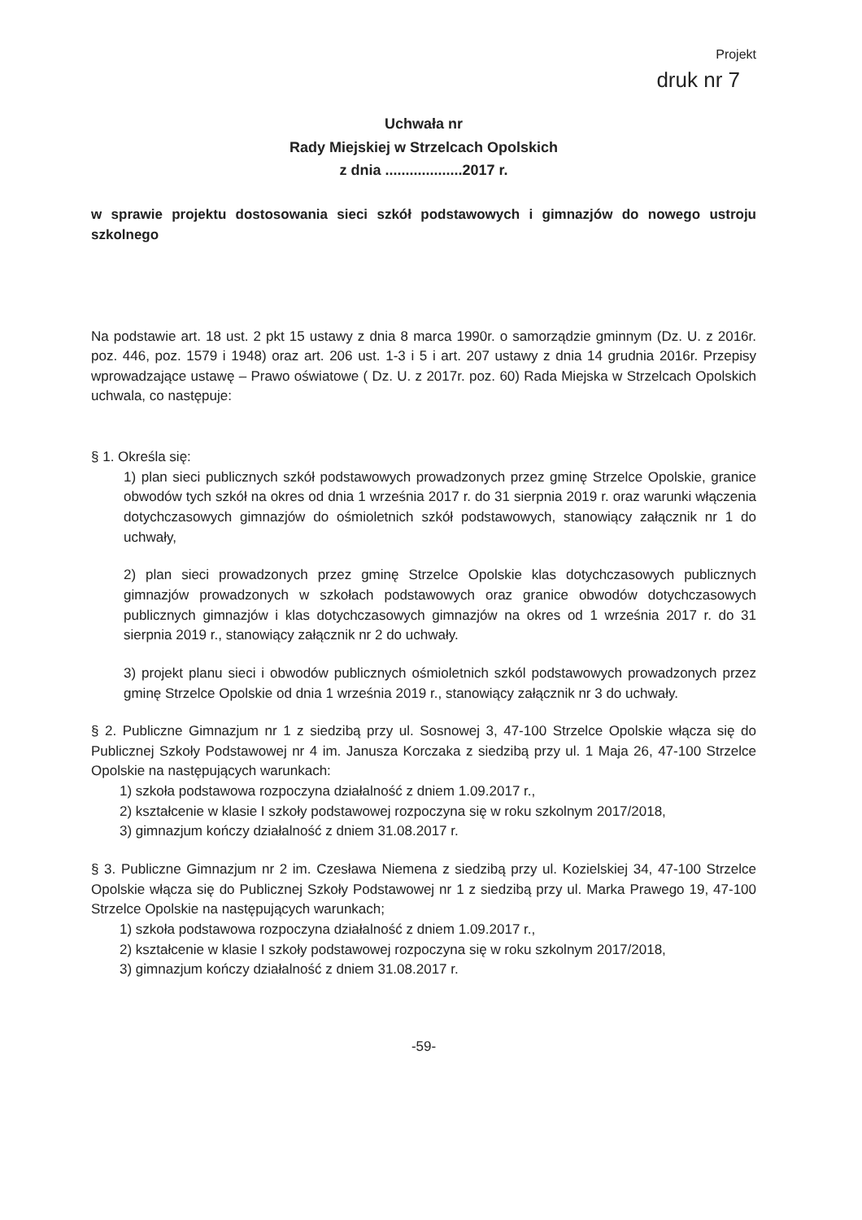Projekt
druk nr 7
Uchwała nr
Rady Miejskiej w Strzelcach Opolskich
z dnia ...................2017 r.
w sprawie projektu dostosowania sieci szkół podstawowych i gimnazjów do nowego ustroju szkolnego
Na podstawie art. 18 ust. 2 pkt 15 ustawy z dnia 8 marca 1990r. o samorządzie gminnym (Dz. U. z 2016r. poz. 446, poz. 1579 i 1948) oraz art. 206 ust. 1-3 i 5 i art. 207 ustawy z dnia 14 grudnia 2016r. Przepisy wprowadzające ustawę – Prawo oświatowe ( Dz. U. z 2017r. poz. 60) Rada Miejska w Strzelcach Opolskich uchwala, co następuje:
§ 1. Określa się:
1) plan sieci publicznych szkół podstawowych prowadzonych przez gminę Strzelce Opolskie, granice obwodów tych szkół na okres od dnia 1 września 2017 r. do 31 sierpnia 2019 r. oraz warunki włączenia dotychczasowych gimnazjów do ośmioletnich szkół podstawowych, stanowiący załącznik nr 1 do uchwały,
2) plan sieci prowadzonych przez gminę Strzelce Opolskie klas dotychczasowych publicznych gimnazjów prowadzonych w szkołach podstawowych oraz granice obwodów dotychczasowych publicznych gimnazjów i klas dotychczasowych gimnazjów na okres od 1 września 2017 r. do 31 sierpnia 2019 r., stanowiący załącznik nr 2 do uchwały.
3) projekt planu sieci i obwodów publicznych ośmioletnich szkól podstawowych prowadzonych przez gminę Strzelce Opolskie od dnia 1 września 2019 r., stanowiący załącznik nr 3 do uchwały.
§ 2. Publiczne Gimnazjum nr 1 z siedzibą przy ul. Sosnowej 3, 47-100 Strzelce Opolskie włącza się do Publicznej Szkoły Podstawowej nr 4 im. Janusza Korczaka z siedzibą przy ul. 1 Maja 26, 47-100 Strzelce Opolskie na następujących warunkach:
1) szkoła podstawowa rozpoczyna działalność z dniem 1.09.2017 r.,
2) kształcenie w klasie I szkoły podstawowej rozpoczyna się w roku szkolnym 2017/2018,
3) gimnazjum kończy działalność z dniem 31.08.2017 r.
§ 3. Publiczne Gimnazjum nr 2 im. Czesława Niemena z siedzibą przy ul. Kozielskiej 34, 47-100 Strzelce Opolskie włącza się do Publicznej Szkoły Podstawowej nr 1 z siedzibą przy ul. Marka Prawego 19, 47-100 Strzelce Opolskie na następujących warunkach;
1) szkoła podstawowa rozpoczyna działalność z dniem 1.09.2017 r.,
2) kształcenie w klasie I szkoły podstawowej rozpoczyna się w roku szkolnym 2017/2018,
3) gimnazjum kończy działalność z dniem 31.08.2017 r.
-59-